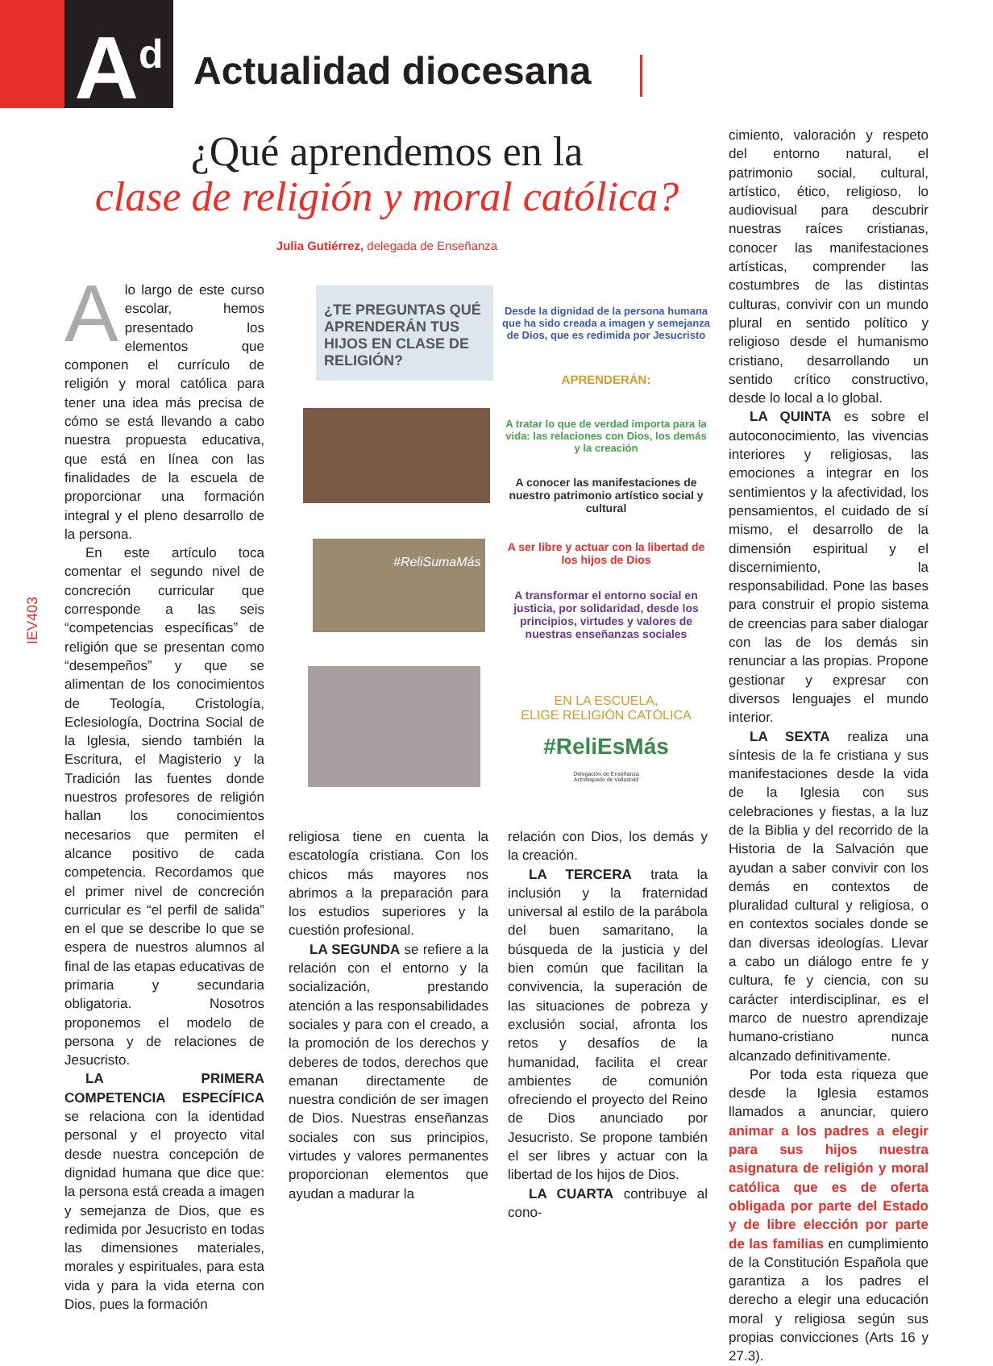A<sup>d</sup> Actualidad diocesana
¿Qué aprendemos en la
clase de religión y moral católica?
Julia Gutiérrez, delegada de Enseñanza
IEV403
Alo largo de este curso escolar, hemos presentado los elementos que componen el currículo de religión y moral católica para tener una idea más precisa de cómo se está llevando a cabo nuestra propuesta educativa, que está en línea con las finalidades de la escuela de proporcionar una formación integral y el pleno desarrollo de la persona.
En este artículo toca comentar el segundo nivel de concreción curricular que corresponde a las seis “competencias específicas” de religión que se presentan como “desempeños” y que se alimentan de los conocimientos de Teología, Cristología, Eclesiología, Doctrina Social de la Iglesia, siendo también la Escritura, el Magisterio y la Tradición las fuentes donde nuestros profesores de religión hallan los conocimientos necesarios que permiten el alcance positivo de cada competencia. Recordamos que el primer nivel de concreción curricular es “el perfil de salida” en el que se describe lo que se espera de nuestros alumnos al final de las etapas educativas de primaria y secundaria obligatoria. Nosotros proponemos el modelo de persona y de relaciones de Jesucristo.
LA PRIMERA COMPETENCIA ESPECÍFICA se relaciona con la identidad personal y el proyecto vital desde nuestra concepción de dignidad humana que dice que: la persona está creada a imagen y semejanza de Dios, que es redimida por Jesucristo en todas las dimensiones materiales, morales y espirituales, para esta vida y para la vida eterna con Dios, pues la formación
¿TE PREGUNTAS QUÉ APRENDERÁN TUS HIJOS EN CLASE DE RELIGIÓN?
Desde la dignidad de la persona humana que ha sido creada a imagen y semejanza de Dios, que es redimida por Jesucristo
APRENDERÁN:
A tratar lo que de verdad importa para la vida: las relaciones con Dios, los demás y la creación
A conocer las manifestaciones de nuestro patrimonio artístico social y cultural
#ReliSumaMás
A ser libre y actuar con la libertad de los hijos de Dios
A transformar el entorno social en justicia, por solidaridad, desde los principios, virtudes y valores de nuestras enseñanzas sociales
EN LA ESCUELA,
ELIGE RELIGIÓN CATÓLICA
#ReliEsMás
Delegación de Enseñanza
Arzobispado de Valladolid
religiosa tiene en cuenta la escatología cristiana. Con los chicos más mayores nos abrimos a la preparación para los estudios superiores y la cuestión profesional.
LA SEGUNDA se refiere a la relación con el entorno y la socialización, prestando atención a las responsabilidades sociales y para con el creado, a la promoción de los derechos y deberes de todos, derechos que emanan directamente de nuestra condición de ser imagen de Dios. Nuestras enseñanzas sociales con sus principios, virtudes y valores permanentes proporcionan elementos que ayudan a madurar la
relación con Dios, los demás y la creación.
LA TERCERA trata la inclusión y la fraternidad universal al estilo de la parábola del buen samaritano, la búsqueda de la justicia y del bien común que facilitan la convivencia, la superación de las situaciones de pobreza y exclusión social, afronta los retos y desafíos de la humanidad, facilita el crear ambientes de comunión ofreciendo el proyecto del Reino de Dios anunciado por Jesucristo. Se propone también el ser libres y actuar con la libertad de los hijos de Dios.
LA CUARTA contribuye al cono-
cimiento, valoración y respeto del entorno natural, el patrimonio social, cultural, artístico, ético, religioso, lo audiovisual para descubrir nuestras raíces cristianas, conocer las manifestaciones artísticas, comprender las costumbres de las distintas culturas, convivir con un mundo plural en sentido político y religioso desde el humanismo cristiano, desarrollando un sentido crítico constructivo, desde lo local a lo global.
LA QUINTA es sobre el autoconocimiento, las vivencias interiores y religiosas, las emociones a integrar en los sentimientos y la afectividad, los pensamientos, el cuidado de sí mismo, el desarrollo de la dimensión espiritual y el discernimiento, la responsabilidad. Pone las bases para construir el propio sistema de creencias para saber dialogar con las de los demás sin renunciar a las propias. Propone gestionar y expresar con diversos lenguajes el mundo interior.
LA SEXTA realiza una síntesis de la fe cristiana y sus manifestaciones desde la vida de la Iglesia con sus celebraciones y fiestas, a la luz de la Biblia y del recorrido de la Historia de la Salvación que ayudan a saber convivir con los demás en contextos de pluralidad cultural y religiosa, o en contextos sociales donde se dan diversas ideologías. Llevar a cabo un diálogo entre fe y cultura, fe y ciencia, con su carácter interdisciplinar, es el marco de nuestro aprendizaje humano-cristiano nunca alcanzado definitivamente.
Por toda esta riqueza que desde la Iglesia estamos llamados a anunciar, quiero animar a los padres a elegir para sus hijos nuestra asignatura de religión y moral católica que es de oferta obligada por parte del Estado y de libre elección por parte de las familias en cumplimiento de la Constitución Española que garantiza a los padres el derecho a elegir una educación moral y religiosa según sus propias convicciones (Arts 16 y 27.3).